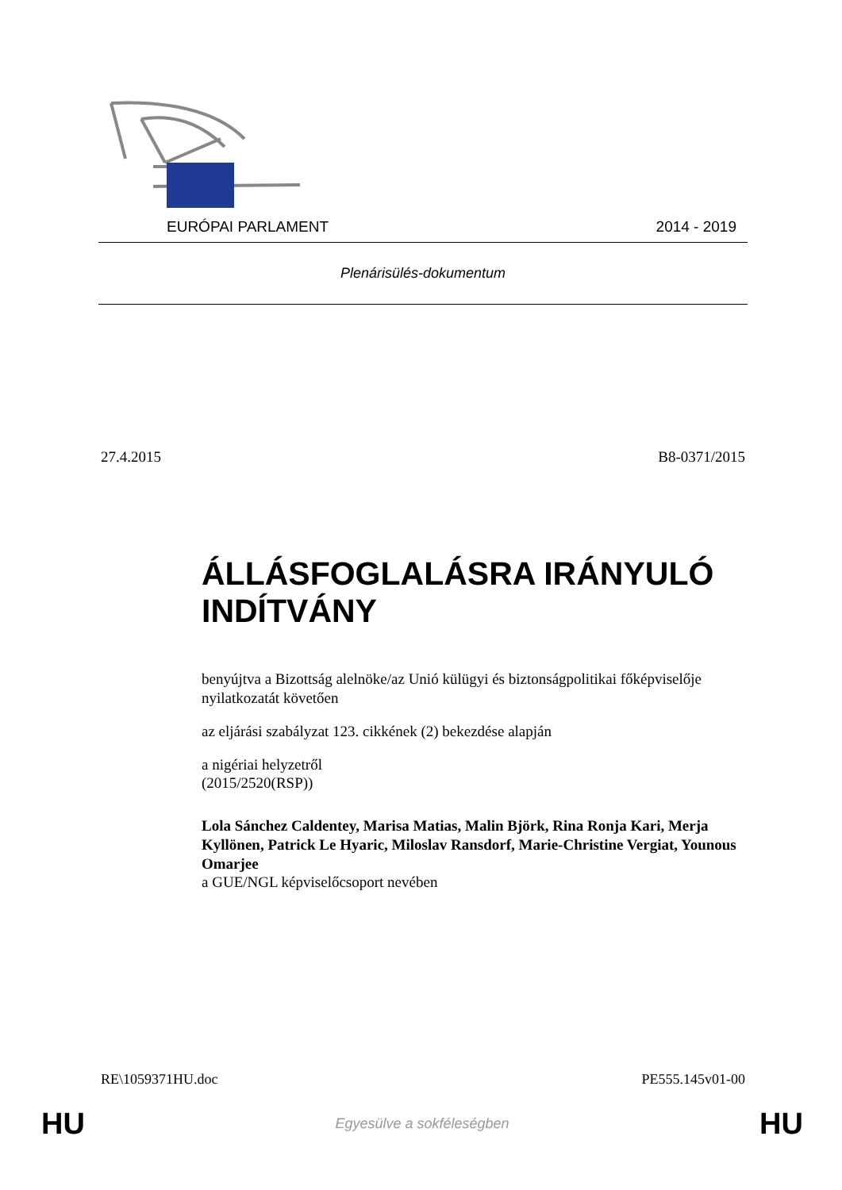EURÓPAI PARLAMENT 2014 - 2019
Plenárisülés-dokumentum
27.4.2015 B8-0371/2015
ÁLLÁSFOGLALÁSRA IRÁNYULÓ INDÍTVÁNY
benyújtva a Bizottság alelnöke/az Unió külügyi és biztonságpolitikai főképviselője nyilatkozatát követően
az eljárási szabályzat 123. cikkének (2) bekezdése alapján
a nigériai helyzetről
(2015/2520(RSP))
Lola Sánchez Caldentey, Marisa Matias, Malin Björk, Rina Ronja Kari, Merja Kyllönen, Patrick Le Hyaric, Miloslav Ransdorf, Marie-Christine Vergiat, Younous Omarjee
a GUE/NGL képviselőcsoport nevében
RE\1059371HU.doc PE555.145v01-00
HU Egyesülve a sokféleségben HU